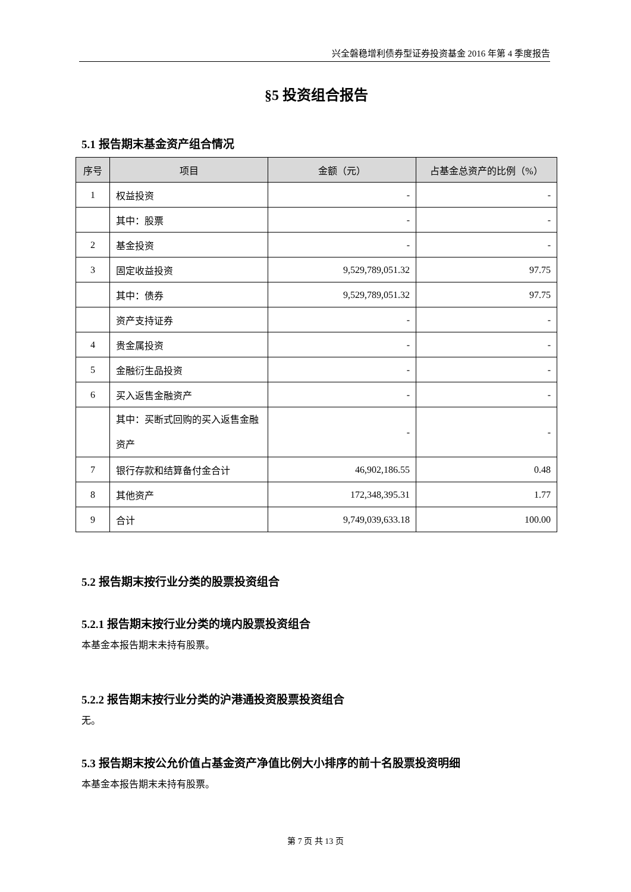兴全磐稳增利债券型证券投资基金 2016 年第 4 季度报告
§5 投资组合报告
5.1 报告期末基金资产组合情况
| 序号 | 项目 | 金额（元） | 占基金总资产的比例（%） |
| --- | --- | --- | --- |
| 1 | 权益投资 | - | - |
| | 其中：股票 | - | - |
| 2 | 基金投资 | - | - |
| 3 | 固定收益投资 | 9,529,789,051.32 | 97.75 |
| | 其中：债券 | 9,529,789,051.32 | 97.75 |
| | 资产支持证券 | - | - |
| 4 | 贵金属投资 | - | - |
| 5 | 金融衍生品投资 | - | - |
| 6 | 买入返售金融资产 | - | - |
| | 其中：买断式回购的买入返售金融资产 | - | - |
| 7 | 银行存款和结算备付金合计 | 46,902,186.55 | 0.48 |
| 8 | 其他资产 | 172,348,395.31 | 1.77 |
| 9 | 合计 | 9,749,039,633.18 | 100.00 |
5.2 报告期末按行业分类的股票投资组合
5.2.1 报告期末按行业分类的境内股票投资组合
本基金本报告期末未持有股票。
5.2.2 报告期末按行业分类的沪港通投资股票投资组合
无。
5.3 报告期末按公允价值占基金资产净值比例大小排序的前十名股票投资明细
本基金本报告期末未持有股票。
第 7 页 共 13 页